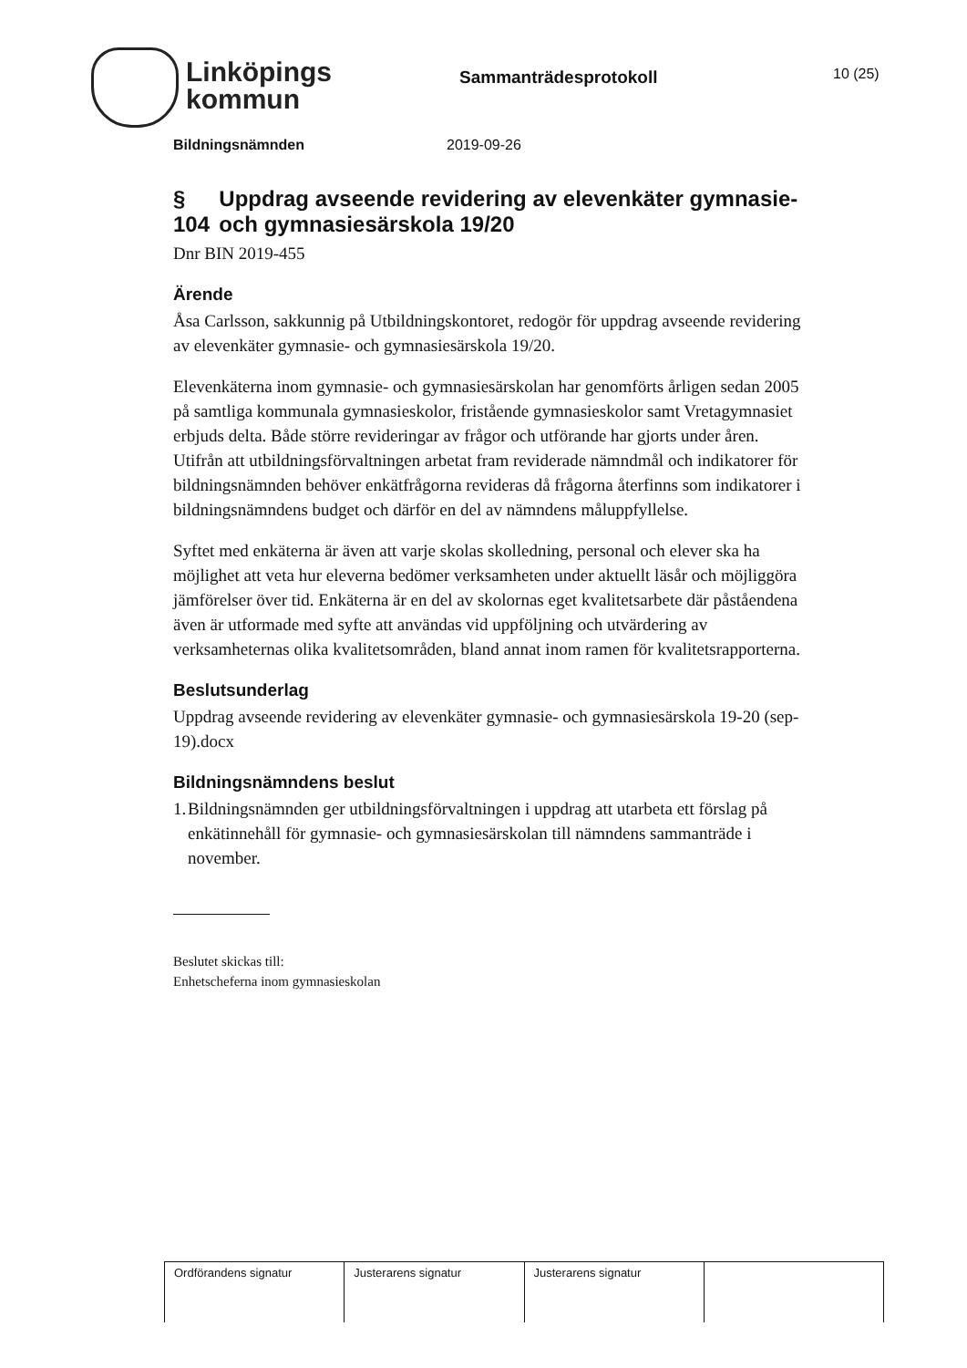Linköpings
kommun
Sammanträdesprotokoll
10 (25)
Bildningsnämnden 2019-09-26
§ 104 Uppdrag avseende revidering av elevenkäter gymnasie- och gymnasiesärskola 19/20
Dnr BIN 2019-455
Ärende
Åsa Carlsson, sakkunnig på Utbildningskontoret, redogör för uppdrag avseende revidering av elevenkäter gymnasie- och gymnasiesärskola 19/20.
Elevenkäterna inom gymnasie- och gymnasiesärskolan har genomförts årligen sedan 2005 på samtliga kommunala gymnasieskolor, fristående gymnasieskolor samt Vretagymnasiet erbjuds delta. Både större revideringar av frågor och utförande har gjorts under åren. Utifrån att utbildningsförvaltningen arbetat fram reviderade nämndmål och indikatorer för bildningsnämnden behöver enkätfrågorna revideras då frågorna återfinns som indikatorer i bildningsnämndens budget och därför en del av nämndens måluppfyllelse.
Syftet med enkäterna är även att varje skolas skolledning, personal och elever ska ha möjlighet att veta hur eleverna bedömer verksamheten under aktuellt läsår och möjliggöra jämförelser över tid. Enkäterna är en del av skolornas eget kvalitetsarbete där påståendena även är utformade med syfte att användas vid uppföljning och utvärdering av verksamheternas olika kvalitetsområden, bland annat inom ramen för kvalitetsrapporterna.
Beslutsunderlag
Uppdrag avseende revidering av elevenkäter gymnasie- och gymnasiesärskola 19-20 (sep-19).docx
Bildningsnämndens beslut
1. Bildningsnämnden ger utbildningsförvaltningen i uppdrag att utarbeta ett förslag på enkätinnehåll för gymnasie- och gymnasiesärskolan till nämndens sammanträde i november.
Beslutet skickas till:
Enhetscheferna inom gymnasieskolan
| Ordförandens signatur | Justerarens signatur | Justerarens signatur | |